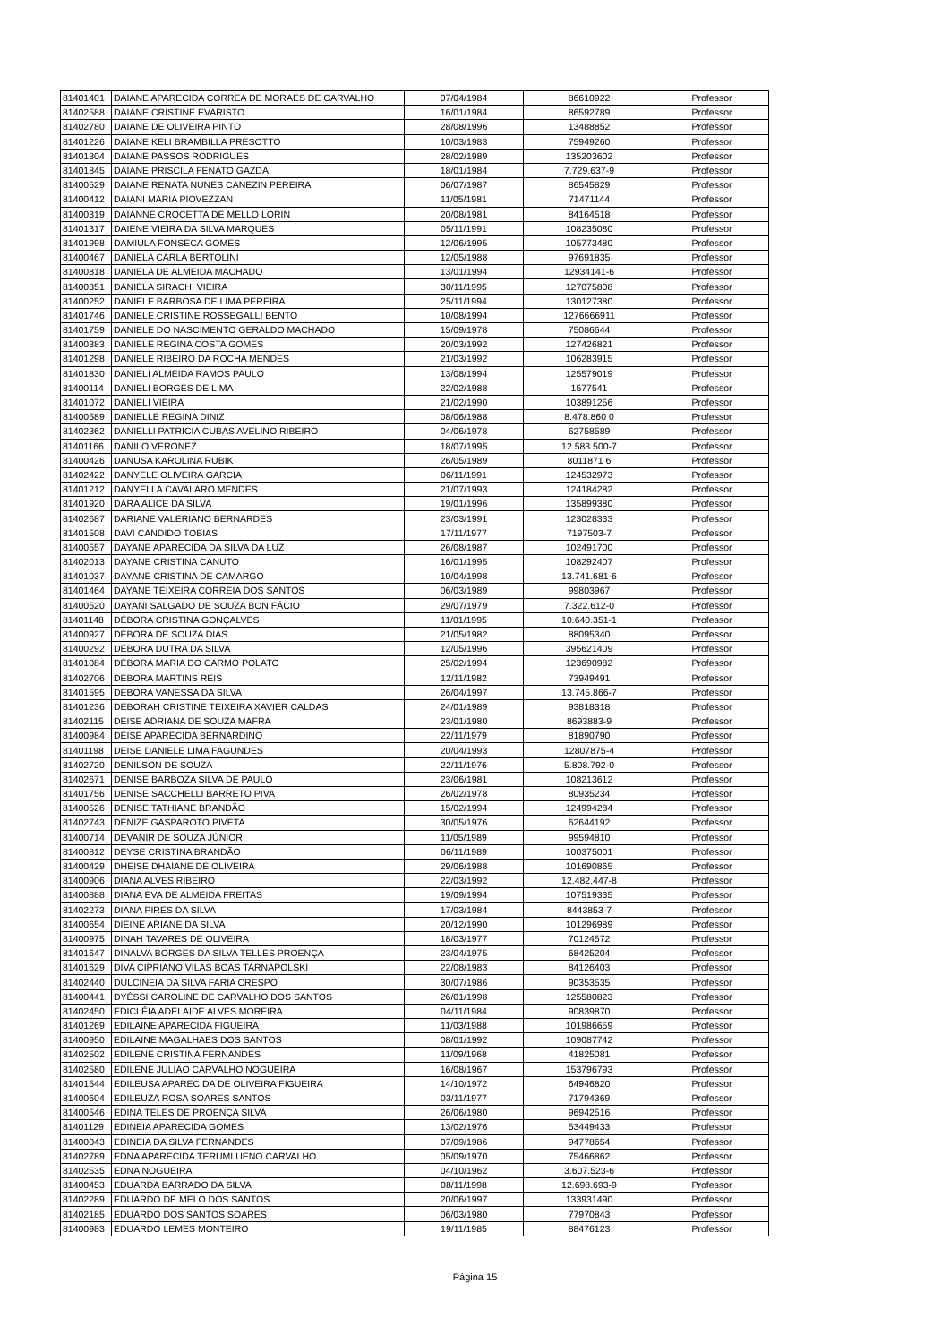| 81401401 | DAIANE APARECIDA CORREA DE MORAES DE CARVALHO | 07/04/1984 | 86610922 | Professor |
| 81402588 | DAIANE CRISTINE EVARISTO | 16/01/1984 | 86592789 | Professor |
| 81402780 | DAIANE DE OLIVEIRA PINTO | 28/08/1996 | 13488852 | Professor |
| 81401226 | DAIANE KELI BRAMBILLA PRESOTTO | 10/03/1983 | 75949260 | Professor |
| 81401304 | DAIANE PASSOS RODRIGUES | 28/02/1989 | 135203602 | Professor |
| 81401845 | DAIANE PRISCILA FENATO GAZDA | 18/01/1984 | 7.729.637-9 | Professor |
| 81400529 | DAIANE RENATA NUNES CANEZIN PEREIRA | 06/07/1987 | 86545829 | Professor |
| 81400412 | DAIANI MARIA PIOVEZZAN | 11/05/1981 | 71471144 | Professor |
| 81400319 | DAIANNE CROCETTA DE MELLO LORIN | 20/08/1981 | 84164518 | Professor |
| 81401317 | DAIENE VIEIRA DA SILVA MARQUES | 05/11/1991 | 108235080 | Professor |
| 81401998 | DAMIULA FONSECA GOMES | 12/06/1995 | 105773480 | Professor |
| 81400467 | DANIELA CARLA BERTOLINI | 12/05/1988 | 97691835 | Professor |
| 81400818 | DANIELA DE ALMEIDA MACHADO | 13/01/1994 | 12934141-6 | Professor |
| 81400351 | DANIELA SIRACHI VIEIRA | 30/11/1995 | 127075808 | Professor |
| 81400252 | DANIELE BARBOSA DE LIMA PEREIRA | 25/11/1994 | 130127380 | Professor |
| 81401746 | DANIELE CRISTINE ROSSEGALLI BENTO | 10/08/1994 | 1276666911 | Professor |
| 81401759 | DANIELE DO NASCIMENTO GERALDO MACHADO | 15/09/1978 | 75086644 | Professor |
| 81400383 | DANIELE REGINA COSTA GOMES | 20/03/1992 | 127426821 | Professor |
| 81401298 | DANIELE RIBEIRO DA ROCHA MENDES | 21/03/1992 | 106283915 | Professor |
| 81401830 | DANIELI ALMEIDA RAMOS PAULO | 13/08/1994 | 125579019 | Professor |
| 81400114 | DANIELI BORGES DE LIMA | 22/02/1988 | 1577541 | Professor |
| 81401072 | DANIELI VIEIRA | 21/02/1990 | 103891256 | Professor |
| 81400589 | DANIELLE REGINA DINIZ | 08/06/1988 | 8.478.860 0 | Professor |
| 81402362 | DANIELLI PATRICIA CUBAS AVELINO RIBEIRO | 04/06/1978 | 62758589 | Professor |
| 81401166 | DANILO VERONEZ | 18/07/1995 | 12.583.500-7 | Professor |
| 81400426 | DANUSA KAROLINA RUBIK | 26/05/1989 | 8011871 6 | Professor |
| 81402422 | DANYELE OLIVEIRA GARCIA | 06/11/1991 | 124532973 | Professor |
| 81401212 | DANYELLA CAVALARO MENDES | 21/07/1993 | 124184282 | Professor |
| 81401920 | DARA ALICE DA SILVA | 19/01/1996 | 135899380 | Professor |
| 81402687 | DARIANE VALERIANO BERNARDES | 23/03/1991 | 123028333 | Professor |
| 81401508 | DAVI CANDIDO TOBIAS | 17/11/1977 | 7197503-7 | Professor |
| 81400557 | DAYANE APARECIDA DA SILVA DA LUZ | 26/08/1987 | 102491700 | Professor |
| 81402013 | DAYANE CRISTINA CANUTO | 16/01/1995 | 108292407 | Professor |
| 81401037 | DAYANE CRISTINA DE CAMARGO | 10/04/1998 | 13.741.681-6 | Professor |
| 81401464 | DAYANE TEIXEIRA CORREIA DOS SANTOS | 06/03/1989 | 99803967 | Professor |
| 81400520 | DAYANI SALGADO DE SOUZA BONIFÁCIO | 29/07/1979 | 7.322.612-0 | Professor |
| 81401148 | DÉBORA CRISTINA GONÇALVES | 11/01/1995 | 10.640.351-1 | Professor |
| 81400927 | DÉBORA DE SOUZA DIAS | 21/05/1982 | 88095340 | Professor |
| 81400292 | DÉBORA DUTRA DA SILVA | 12/05/1996 | 395621409 | Professor |
| 81401084 | DÉBORA MARIA DO CARMO POLATO | 25/02/1994 | 123690982 | Professor |
| 81402706 | DEBORA MARTINS REIS | 12/11/1982 | 73949491 | Professor |
| 81401595 | DÉBORA VANESSA DA SILVA | 26/04/1997 | 13.745.866-7 | Professor |
| 81401236 | DEBORAH CRISTINE TEIXEIRA XAVIER CALDAS | 24/01/1989 | 93818318 | Professor |
| 81402115 | DEISE ADRIANA DE SOUZA MAFRA | 23/01/1980 | 8693883-9 | Professor |
| 81400984 | DEISE APARECIDA BERNARDINO | 22/11/1979 | 81890790 | Professor |
| 81401198 | DEISE DANIELE LIMA FAGUNDES | 20/04/1993 | 12807875-4 | Professor |
| 81402720 | DENILSON DE SOUZA | 22/11/1976 | 5.808.792-0 | Professor |
| 81402671 | DENISE BARBOZA SILVA DE PAULO | 23/06/1981 | 108213612 | Professor |
| 81401756 | DENISE SACCHELLI BARRETO PIVA | 26/02/1978 | 80935234 | Professor |
| 81400526 | DENISE TATHIANE BRANDÃO | 15/02/1994 | 124994284 | Professor |
| 81402743 | DENIZE GASPAROTO PIVETA | 30/05/1976 | 62644192 | Professor |
| 81400714 | DEVANIR DE SOUZA JÚNIOR | 11/05/1989 | 99594810 | Professor |
| 81400812 | DEYSE CRISTINA BRANDÃO | 06/11/1989 | 100375001 | Professor |
| 81400429 | DHEISE DHAIANE DE OLIVEIRA | 29/06/1988 | 101690865 | Professor |
| 81400906 | DIANA ALVES RIBEIRO | 22/03/1992 | 12.482.447-8 | Professor |
| 81400888 | DIANA EVA DE ALMEIDA FREITAS | 19/09/1994 | 107519335 | Professor |
| 81402273 | DIANA PIRES DA SILVA | 17/03/1984 | 8443853-7 | Professor |
| 81400654 | DIEINE ARIANE DA SILVA | 20/12/1990 | 101296989 | Professor |
| 81400975 | DINAH TAVARES DE OLIVEIRA | 18/03/1977 | 70124572 | Professor |
| 81401647 | DINALVA BORGES DA SILVA TELLES PROENÇA | 23/04/1975 | 68425204 | Professor |
| 81401629 | DIVA CIPRIANO VILAS BOAS TARNAPOLSKI | 22/08/1983 | 84126403 | Professor |
| 81402440 | DULCINEIA DA SILVA FARIA CRESPO | 30/07/1986 | 90353535 | Professor |
| 81400441 | DYÉSSI CAROLINE DE CARVALHO DOS SANTOS | 26/01/1998 | 125580823 | Professor |
| 81402450 | EDICLÉIA ADELAIDE ALVES MOREIRA | 04/11/1984 | 90839870 | Professor |
| 81401269 | EDILAINE APARECIDA FIGUEIRA | 11/03/1988 | 101986659 | Professor |
| 81400950 | EDILAINE MAGALHAES DOS SANTOS | 08/01/1992 | 109087742 | Professor |
| 81402502 | EDILENE CRISTINA FERNANDES | 11/09/1968 | 41825081 | Professor |
| 81402580 | EDILENE JULIÃO CARVALHO NOGUEIRA | 16/08/1967 | 153796793 | Professor |
| 81401544 | EDILEUSA APARECIDA DE OLIVEIRA FIGUEIRA | 14/10/1972 | 64946820 | Professor |
| 81400604 | EDILEUZA ROSA SOARES SANTOS | 03/11/1977 | 71794369 | Professor |
| 81400546 | ÉDINA TELES DE PROENÇA SILVA | 26/06/1980 | 96942516 | Professor |
| 81401129 | EDINEIA APARECIDA GOMES | 13/02/1976 | 53449433 | Professor |
| 81400043 | EDINEIA DA SILVA FERNANDES | 07/09/1986 | 94778654 | Professor |
| 81402789 | EDNA APARECIDA TERUMI UENO CARVALHO | 05/09/1970 | 75466862 | Professor |
| 81402535 | EDNA NOGUEIRA | 04/10/1962 | 3.607.523-6 | Professor |
| 81400453 | EDUARDA BARRADO DA SILVA | 08/11/1998 | 12.698.693-9 | Professor |
| 81402289 | EDUARDO DE MELO DOS SANTOS | 20/06/1997 | 133931490 | Professor |
| 81402185 | EDUARDO DOS SANTOS SOARES | 06/03/1980 | 77970843 | Professor |
| 81400983 | EDUARDO LEMES MONTEIRO | 19/11/1985 | 88476123 | Professor |
Página 15